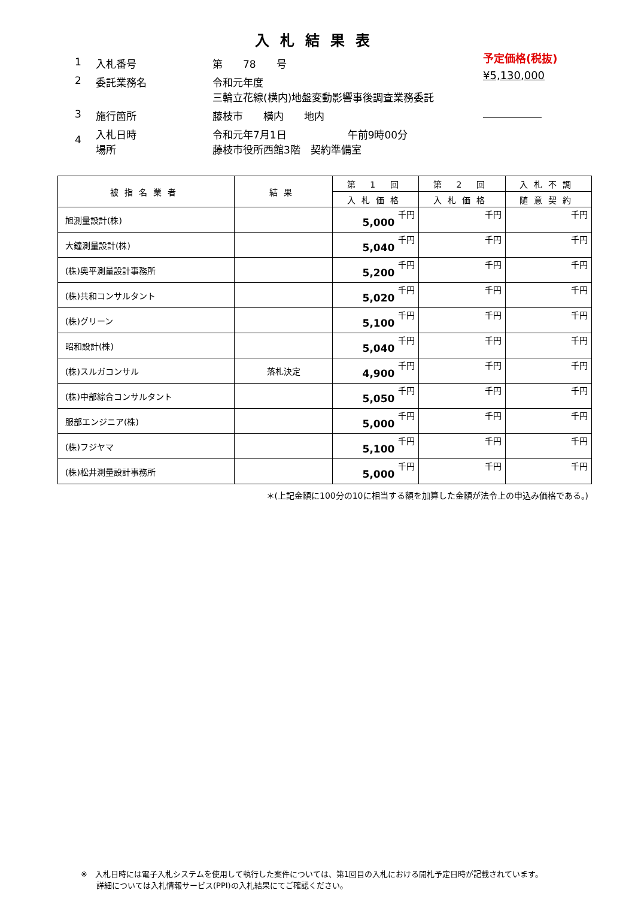入札結果表
予定価格(税抜)
¥5,130,000
1 入札番号 第　　78　　号
2 委託業務名 令和元年度
三輪立花線(横内)地盤変動影響事後調査業務委託
3 施行箇所 藤枝市　　横内　　地内
4 入札日時
場所 令和元年7月1日　　　　　　午前9時00分
藤枝市役所西館3階　契約準備室
| 被指名業者 | 結果 | 第 1 回 | 第 2 回 | 入札不調 |
| --- | --- | --- | --- | --- |
| | | 入札価格 | 入札価格 | 随意契約 |
| 旭測量設計(株) | | 5,000 千円 | 千円 | 千円 |
| 大鐘測量設計(株) | | 5,040 千円 | 千円 | 千円 |
| (株)奥平測量設計事務所 | | 5,200 千円 | 千円 | 千円 |
| (株)共和コンサルタント | | 5,020 千円 | 千円 | 千円 |
| (株)グリーン | | 5,100 千円 | 千円 | 千円 |
| 昭和設計(株) | | 5,040 千円 | 千円 | 千円 |
| (株)スルガコンサル | 落札決定 | 4,900 千円 | 千円 | 千円 |
| (株)中部綜合コンサルタント | | 5,050 千円 | 千円 | 千円 |
| 服部エンジニア(株) | | 5,000 千円 | 千円 | 千円 |
| (株)フジヤマ | | 5,100 千円 | 千円 | 千円 |
| (株)松井測量設計事務所 | | 5,000 千円 | 千円 | 千円 |
＊(上記金額に100分の10に相当する額を加算した金額が法令上の申込み価格である。)
※　入札日時には電子入札システムを使用して執行した案件については、第1回目の入札における開札予定日時が記載されています。
　　詳細については入札情報サービス(PPI)の入札結果にてご確認ください。